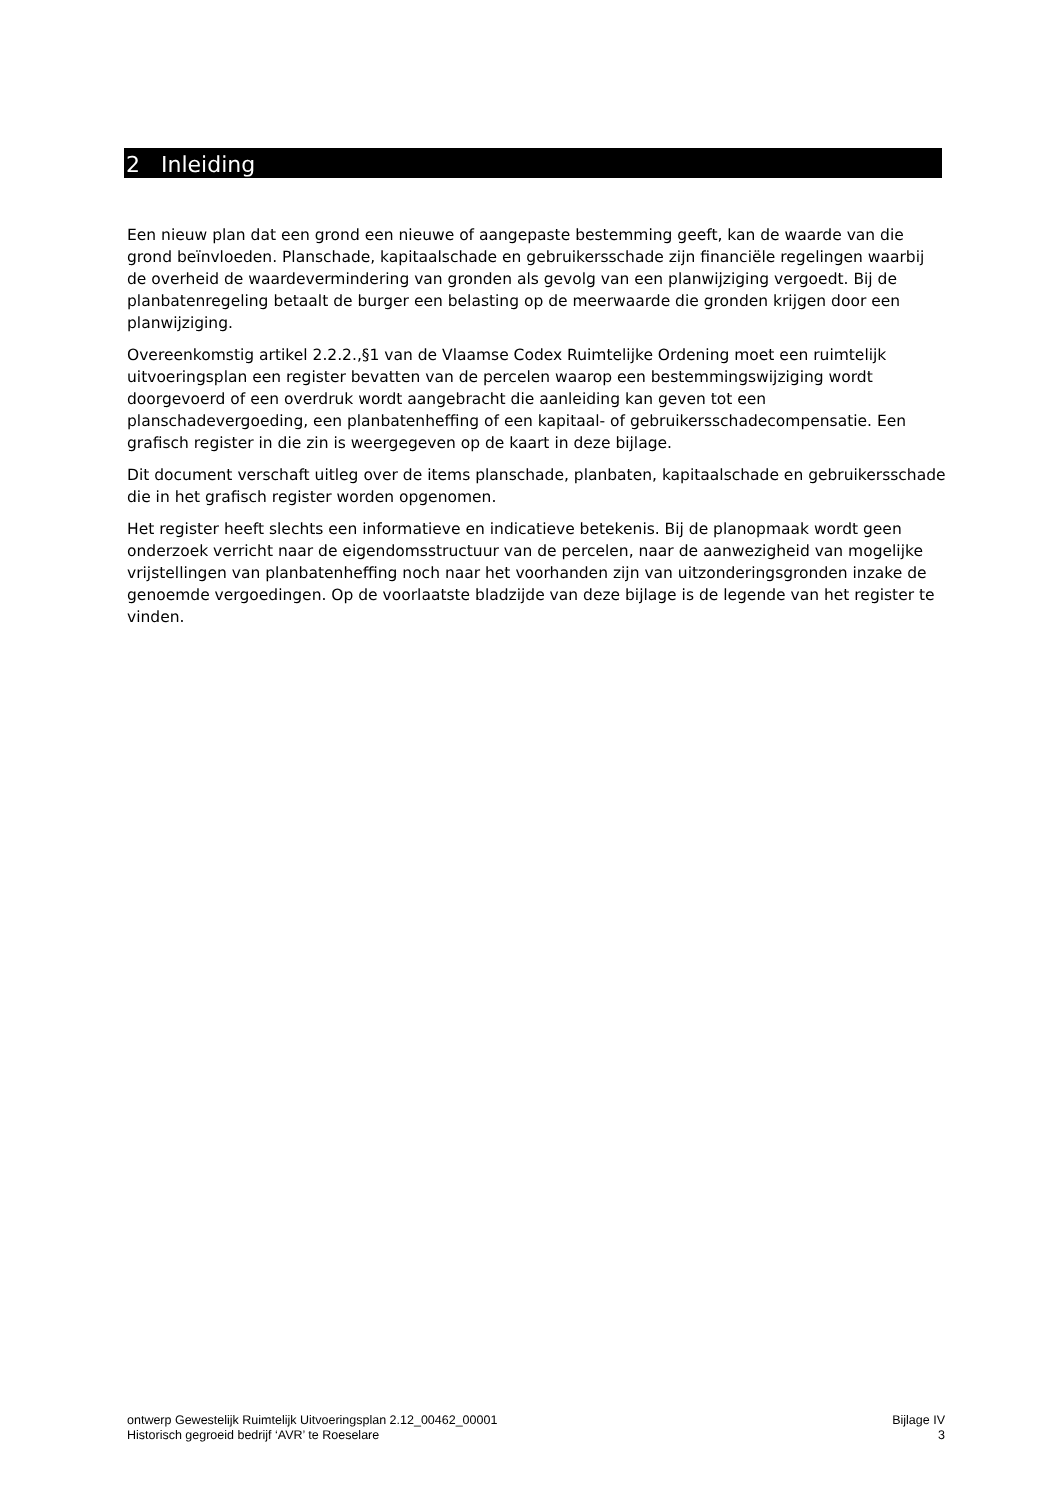2 Inleiding
Een nieuw plan dat een grond een nieuwe of aangepaste bestemming geeft, kan de waarde van die grond beïnvloeden. Planschade, kapitaalschade en gebruikersschade zijn financiële regelingen waarbij de overheid de waardevermindering van gronden als gevolg van een planwijziging vergoedt. Bij de planbatenregeling betaalt de burger een belasting op de meerwaarde die gronden krijgen door een planwijziging.
Overeenkomstig artikel 2.2.2.,§1 van de Vlaamse Codex Ruimtelijke Ordening moet een ruimtelijk uitvoeringsplan een register bevatten van de percelen waarop een bestemmingswijziging wordt doorgevoerd of een overdruk wordt aangebracht die aanleiding kan geven tot een planschadevergoeding, een planbatenheffing of een kapitaal- of gebruikersschadecompensatie. Een grafisch register in die zin is weergegeven op de kaart in deze bijlage.
Dit document verschaft uitleg over de items planschade, planbaten, kapitaalschade en gebruikersschade die in het grafisch register worden opgenomen.
Het register heeft slechts een informatieve en indicatieve betekenis. Bij de planopmaak wordt geen onderzoek verricht naar de eigendomsstructuur van de percelen, naar de aanwezigheid van mogelijke vrijstellingen van planbatenheffing noch naar het voorhanden zijn van uitzonderingsgronden inzake de genoemde vergoedingen. Op de voorlaatste bladzijde van deze bijlage is de legende van het register te vinden.
ontwerp Gewestelijk Ruimtelijk Uitvoeringsplan 2.12_00462_00001
Historisch gegroeid bedrijf ‘AVR’ te Roeselare
Bijlage IV
3